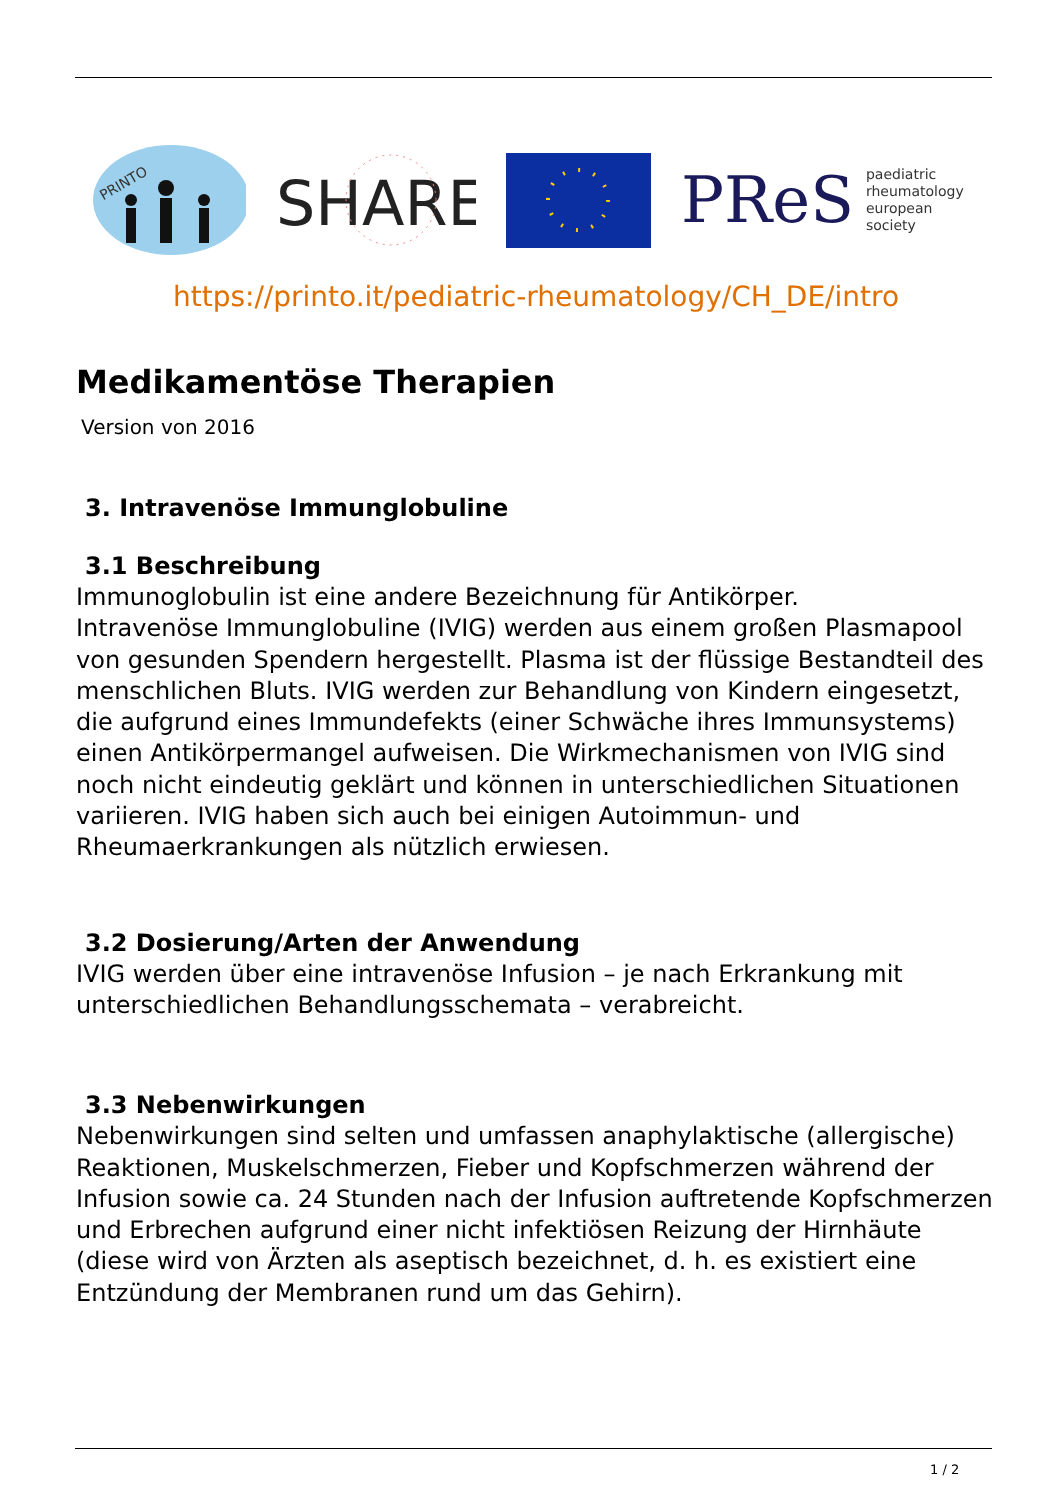PRINTO
SHARE
PReS paediatric
rheumatology
european
society
https://printo.it/pediatric-rheumatology/CH_DE/intro
Medikamentöse Therapien
Version von 2016
3. Intravenöse Immunglobuline
3.1 Beschreibung
Immunoglobulin ist eine andere Bezeichnung für Antikörper.
Intravenöse Immunglobuline (IVIG) werden aus einem großen Plasmapool von gesunden Spendern hergestellt. Plasma ist der flüssige Bestandteil des menschlichen Bluts. IVIG werden zur Behandlung von Kindern eingesetzt, die aufgrund eines Immundefekts (einer Schwäche ihres Immunsystems) einen Antikörpermangel aufweisen. Die Wirkmechanismen von IVIG sind noch nicht eindeutig geklärt und können in unterschiedlichen Situationen variieren. IVIG haben sich auch bei einigen Autoimmun- und Rheumaerkrankungen als nützlich erwiesen.
3.2 Dosierung/Arten der Anwendung
IVIG werden über eine intravenöse Infusion – je nach Erkrankung mit unterschiedlichen Behandlungsschemata – verabreicht.
3.3 Nebenwirkungen
Nebenwirkungen sind selten und umfassen anaphylaktische (allergische) Reaktionen, Muskelschmerzen, Fieber und Kopfschmerzen während der Infusion sowie ca. 24 Stunden nach der Infusion auftretende Kopfschmerzen und Erbrechen aufgrund einer nicht infektiösen Reizung der Hirnhäute (diese wird von Ärzten als aseptisch bezeichnet, d. h. es existiert eine Entzündung der Membranen rund um das Gehirn).
1 / 2